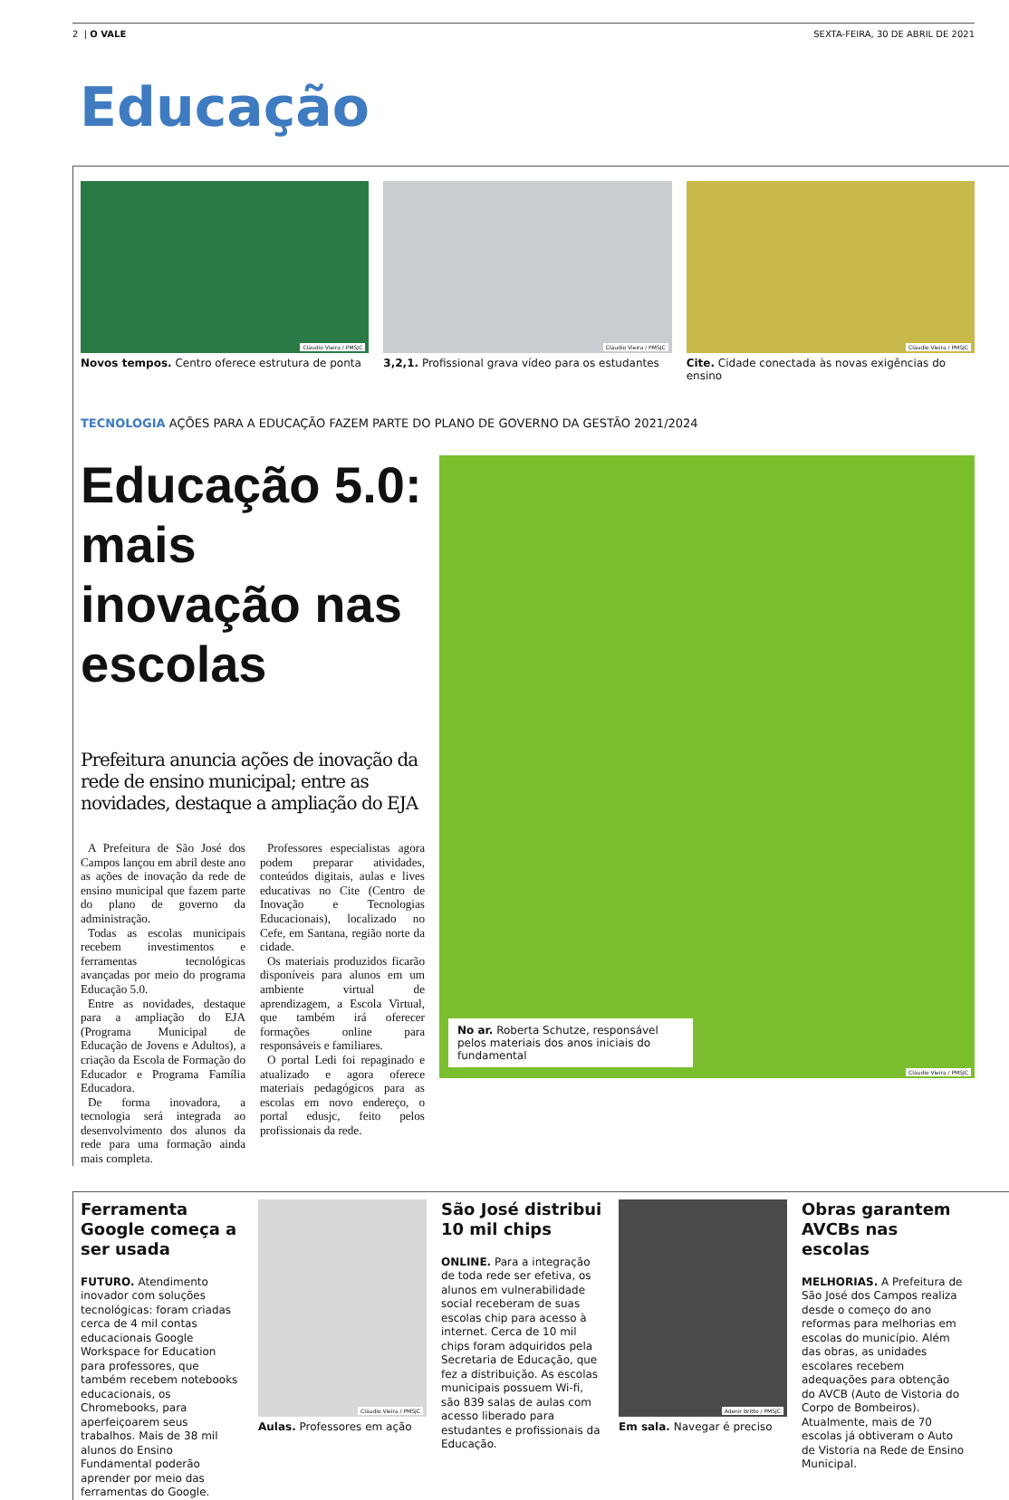2 | O VALE SEXTA-FEIRA, 30 DE ABRIL DE 2021
Educação
Cláudio Vieira / PMSJC
Novos tempos. Centro oferece estrutura de ponta
Cláudio Vieira / PMSJC
3,2,1. Profissional grava vídeo para os estudantes
Cláudio Vieira / PMSJC
Cite. Cidade conectada às novas exigências do ensino
TECNOLOGIA AÇÕES PARA A EDUCAÇÃO FAZEM PARTE DO PLANO DE GOVERNO DA GESTÃO 2021/2024
Educação 5.0: mais inovação nas escolas
Prefeitura anuncia ações de inovação da rede de ensino municipal; entre as novidades, destaque a ampliação do EJA
A Prefeitura de São José dos Campos lançou em abril deste ano as ações de inovação da rede de ensino municipal que fazem parte do plano de governo da administração.
Todas as escolas municipais recebem investimentos e ferramentas tecnológicas avançadas por meio do programa Educação 5.0.
Entre as novidades, destaque para a ampliação do EJA (Programa Municipal de Educação de Jovens e Adultos), a criação da Escola de Formação do Educador e Programa Família Educadora.
De forma inovadora, a tecnologia será integrada ao desenvolvimento dos alunos da rede para uma formação ainda mais completa.
Professores especialistas agora podem preparar atividades, conteúdos digitais, aulas e lives educativas no Cite (Centro de Inovação e Tecnologias Educacionais), localizado no Cefe, em Santana, região norte da cidade.
Os materiais produzidos ficarão disponíveis para alunos em um ambiente virtual de aprendizagem, a Escola Virtual, que também irá oferecer formações online para responsáveis e familiares.
O portal Ledi foi repaginado e atualizado e agora oferece materiais pedagógicos para as escolas em novo endereço, o portal edusjc, feito pelos profissionais da rede.
No ar. Roberta Schutze, responsável pelos materiais dos anos iniciais do fundamental
Cláudio Vieira / PMSJC
Ferramenta Google começa a ser usada
FUTURO. Atendimento inovador com soluções tecnológicas: foram criadas cerca de 4 mil contas educacionais Google Workspace for Education para professores, que também recebem notebooks educacionais, os Chromebooks, para aperfeiçoarem seus trabalhos. Mais de 38 mil alunos do Ensino Fundamental poderão aprender por meio das ferramentas do Google.
Cláudio Vieira / PMSJC
Aulas. Professores em ação
São José distribui 10 mil chips
ONLINE. Para a integração de toda rede ser efetiva, os alunos em vulnerabilidade social receberam de suas escolas chip para acesso à internet. Cerca de 10 mil chips foram adquiridos pela Secretaria de Educação, que fez a distribuição. As escolas municipais possuem Wi-fi, são 839 salas de aulas com acesso liberado para estudantes e profissionais da Educação.
Adenir Britto / PMSJC
Em sala. Navegar é preciso
Obras garantem AVCBs nas escolas
MELHORIAS. A Prefeitura de São José dos Campos realiza desde o começo do ano reformas para melhorias em escolas do município. Além das obras, as unidades escolares recebem adequações para obtenção do AVCB (Auto de Vistoria do Corpo de Bombeiros). Atualmente, mais de 70 escolas já obtiveram o Auto de Vistoria na Rede de Ensino Municipal.